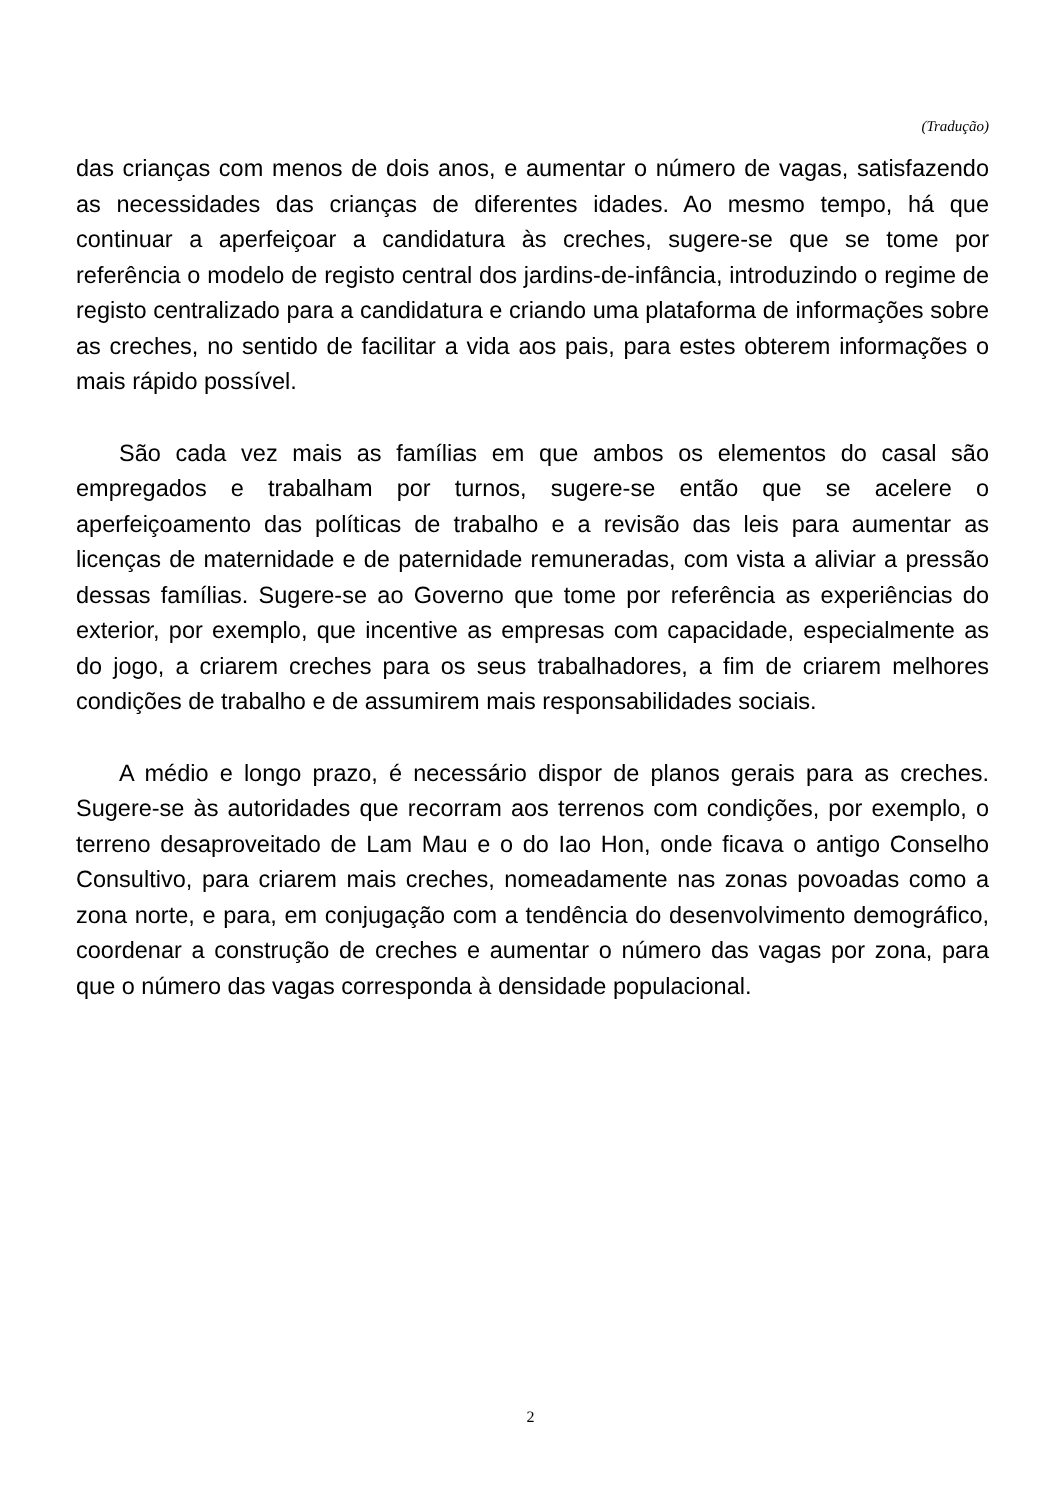(Tradução)
das crianças com menos de dois anos, e aumentar o número de vagas, satisfazendo as necessidades das crianças de diferentes idades. Ao mesmo tempo, há que continuar a aperfeiçoar a candidatura às creches, sugere-se que se tome por referência o modelo de registo central dos jardins-de-infância, introduzindo o regime de registo centralizado para a candidatura e criando uma plataforma de informações sobre as creches, no sentido de facilitar a vida aos pais, para estes obterem informações o mais rápido possível.
São cada vez mais as famílias em que ambos os elementos do casal são empregados e trabalham por turnos, sugere-se então que se acelere o aperfeiçoamento das políticas de trabalho e a revisão das leis para aumentar as licenças de maternidade e de paternidade remuneradas, com vista a aliviar a pressão dessas famílias. Sugere-se ao Governo que tome por referência as experiências do exterior, por exemplo, que incentive as empresas com capacidade, especialmente as do jogo, a criarem creches para os seus trabalhadores, a fim de criarem melhores condições de trabalho e de assumirem mais responsabilidades sociais.
A médio e longo prazo, é necessário dispor de planos gerais para as creches. Sugere-se às autoridades que recorram aos terrenos com condições, por exemplo, o terreno desaproveitado de Lam Mau e o do Iao Hon, onde ficava o antigo Conselho Consultivo, para criarem mais creches, nomeadamente nas zonas povoadas como a zona norte, e para, em conjugação com a tendência do desenvolvimento demográfico, coordenar a construção de creches e aumentar o número das vagas por zona, para que o número das vagas corresponda à densidade populacional.
2